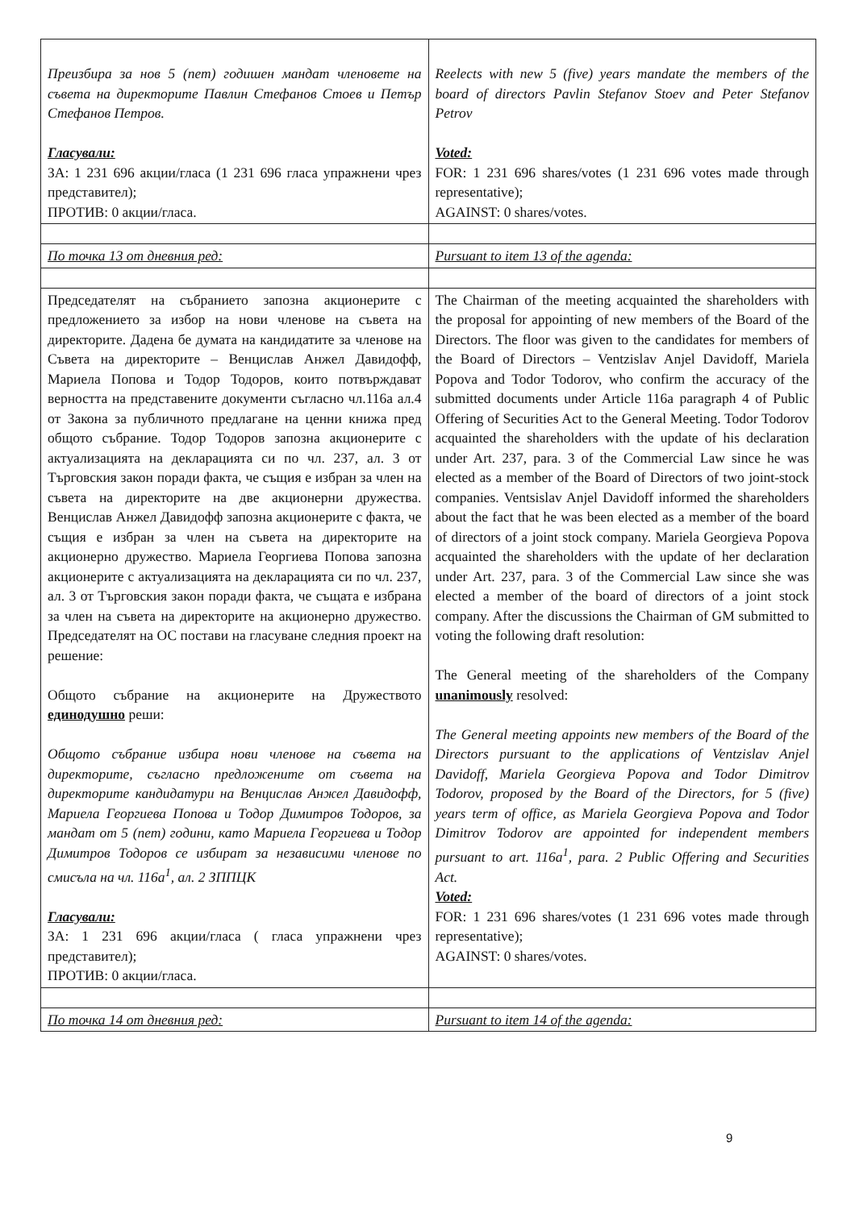| Преизбира за нов 5 (пет) годишен мандат членовете на съвета на директорите Павлин Стефанов Стоев и Петър Стефанов Петров. Гласували: ЗА: 1 231 696 акции/гласа (1 231 696 гласа упражнени чрез представител); ПРОТИВ: 0 акции/гласа. | Reelects with new 5 (five) years mandate the members of the board of directors Pavlin Stefanov Stoev and Peter Stefanov Petrov Voted: FOR: 1 231 696 shares/votes (1 231 696 votes made through representative); AGAINST: 0 shares/votes. |
| По точка 13 от дневния ред: | Pursuant to item 13 of the agenda: |
| Председателят на събранието запозна акционерите с предложението за избор на нови членове на съвета на директорите. Дадена бе думата на кандидатите за членове на Съвета на директорите – Венцислав Анжел Давидофф, Мариела Попова и Тодор Тодоров, които потвърждават верността на представените документи съгласно чл.116а ал.4 от Закона за публичното предлагане на ценни книжа пред общото събрание. Тодор Тодоров запозна акционерите с актуализацията на декларацията си по чл. 237, ал. 3 от Търговския закон поради факта, че същия е избран за член на съвета на директорите на две акционерни дружества. Венцислав Анжел Давидофф запозна акционерите с факта, че същия е избран за член на съвета на директорите на акционерно дружество. Мариела Георгиева Попова запозна акционерите с актуализацията на декларацията си по чл. 237, ал. 3 от Търговския закон поради факта, че същата е избрана за член на съвета на директорите на акционерно дружество. Председателят на ОС постави на гласуване следния проект на решение: Общото събрание на акционерите на Дружеството единодушно реши: Общото събрание избира нови членове на съвета на директорите, съгласно предложените от съвета на директорите кандидатури на Венцислав Анжел Давидофф, Мариела Георгиева Попова и Тодор Димитров Тодоров, за мандат от 5 (пет) години, като Мариела Георгиева и Тодор Димитров Тодоров се избират за независими членове по смисъла на чл. 116а<sup>1</sup>, ал. 2 ЗППЦК Гласували: ЗА: 1 231 696 акции/гласа ( гласа упражнени чрез представител); ПРОТИВ: 0 акции/гласа. | The Chairman of the meeting acquainted the shareholders with the proposal for appointing of new members of the Board of the Directors. The floor was given to the candidates for members of the Board of Directors – Ventzislav Anjel Davidoff, Mariela Popova and Todor Todorov, who confirm the accuracy of the submitted documents under Article 116a paragraph 4 of Public Offering of Securities Act to the General Meeting. Todor Todorov acquainted the shareholders with the update of his declaration under Art. 237, para. 3 of the Commercial Law since he was elected as a member of the Board of Directors of two joint-stock companies. Ventsislav Anjel Davidoff informed the shareholders about the fact that he was been elected as a member of the board of directors of a joint stock company. Mariela Georgieva Popova acquainted the shareholders with the update of her declaration under Art. 237, para. 3 of the Commercial Law since she was elected a member of the board of directors of a joint stock company. After the discussions the Chairman of GM submitted to voting the following draft resolution: The General meeting of the shareholders of the Company unanimously resolved: The General meeting appoints new members of the Board of the Directors pursuant to the applications of Ventzislav Anjel Davidoff, Mariela Georgieva Popova and Todor Dimitrov Todorov, proposed by the Board of the Directors, for 5 (five) years term of office, as Mariela Georgieva Popova and Todor Dimitrov Todorov are appointed for independent members pursuant to art. 116a<sup>1</sup>, para. 2 Public Offering and Securities Act. Voted: FOR: 1 231 696 shares/votes (1 231 696 votes made through representative); AGAINST: 0 shares/votes. |
| По точка 14 от дневния ред: | Pursuant to item 14 of the agenda: |
9